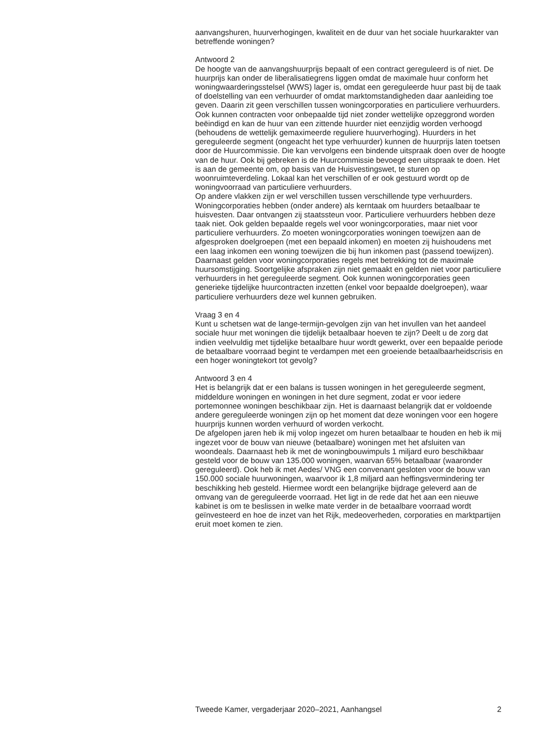aanvangshuren, huurverhogingen, kwaliteit en de duur van het sociale huurkarakter van betreffende woningen?
Antwoord 2
De hoogte van de aanvangshuurprijs bepaalt of een contract gereguleerd is of niet. De huurprijs kan onder de liberalisatiegrens liggen omdat de maximale huur conform het woningwaarderingsstelsel (WWS) lager is, omdat een gereguleerde huur past bij de taak of doelstelling van een verhuurder of omdat marktomstandigheden daar aanleiding toe geven. Daarin zit geen verschillen tussen woningcorporaties en particuliere verhuurders. Ook kunnen contracten voor onbepaalde tijd niet zonder wettelijke opzeggrond worden beëindigd en kan de huur van een zittende huurder niet eenzijdig worden verhoogd (behoudens de wettelijk gemaximeerde reguliere huurverhoging). Huurders in het gereguleerde segment (ongeacht het type verhuurder) kunnen de huurprijs laten toetsen door de Huurcommissie. Die kan vervolgens een bindende uitspraak doen over de hoogte van de huur. Ook bij gebreken is de Huurcommissie bevoegd een uitspraak te doen. Het is aan de gemeente om, op basis van de Huisvestingswet, te sturen op woonruimteverdeling. Lokaal kan het verschillen of er ook gestuurd wordt op de woningvoorraad van particuliere verhuurders.
Op andere vlakken zijn er wel verschillen tussen verschillende type verhuurders. Woningcorporaties hebben (onder andere) als kerntaak om huurders betaalbaar te huisvesten. Daar ontvangen zij staatssteun voor. Particuliere verhuurders hebben deze taak niet. Ook gelden bepaalde regels wel voor woningcorporaties, maar niet voor particuliere verhuurders. Zo moeten woningcorporaties woningen toewijzen aan de afgesproken doelgroepen (met een bepaald inkomen) en moeten zij huishoudens met een laag inkomen een woning toewijzen die bij hun inkomen past (passend toewijzen). Daarnaast gelden voor woningcorporaties regels met betrekking tot de maximale huursomstijging. Soortgelijke afspraken zijn niet gemaakt en gelden niet voor particuliere verhuurders in het gereguleerde segment. Ook kunnen woningcorporaties geen generieke tijdelijke huurcontracten inzetten (enkel voor bepaalde doelgroepen), waar particuliere verhuurders deze wel kunnen gebruiken.
Vraag 3 en 4
Kunt u schetsen wat de lange-termijn-gevolgen zijn van het invullen van het aandeel sociale huur met woningen die tijdelijk betaalbaar hoeven te zijn? Deelt u de zorg dat indien veelvuldig met tijdelijke betaalbare huur wordt gewerkt, over een bepaalde periode de betaalbare voorraad begint te verdampen met een groeiende betaalbaarheidscrisis en een hoger woningtekort tot gevolg?
Antwoord 3 en 4
Het is belangrijk dat er een balans is tussen woningen in het gereguleerde segment, middeldure woningen en woningen in het dure segment, zodat er voor iedere portemonnee woningen beschikbaar zijn. Het is daarnaast belangrijk dat er voldoende andere gereguleerde woningen zijn op het moment dat deze woningen voor een hogere huurprijs kunnen worden verhuurd of worden verkocht.
De afgelopen jaren heb ik mij volop ingezet om huren betaalbaar te houden en heb ik mij ingezet voor de bouw van nieuwe (betaalbare) woningen met het afsluiten van woondeals. Daarnaast heb ik met de woningbouwimpuls 1 miljard euro beschikbaar gesteld voor de bouw van 135.000 woningen, waarvan 65% betaalbaar (waaronder gereguleerd). Ook heb ik met Aedes/ VNG een convenant gesloten voor de bouw van 150.000 sociale huurwoningen, waarvoor ik 1,8 miljard aan heffingsvermindering ter beschikking heb gesteld. Hiermee wordt een belangrijke bijdrage geleverd aan de omvang van de gereguleerde voorraad. Het ligt in de rede dat het aan een nieuwe kabinet is om te beslissen in welke mate verder in de betaalbare voorraad wordt geïnvesteerd en hoe de inzet van het Rijk, medeoverheden, corporaties en marktpartijen eruit moet komen te zien.
Tweede Kamer, vergaderjaar 2020–2021, Aanhangsel 2